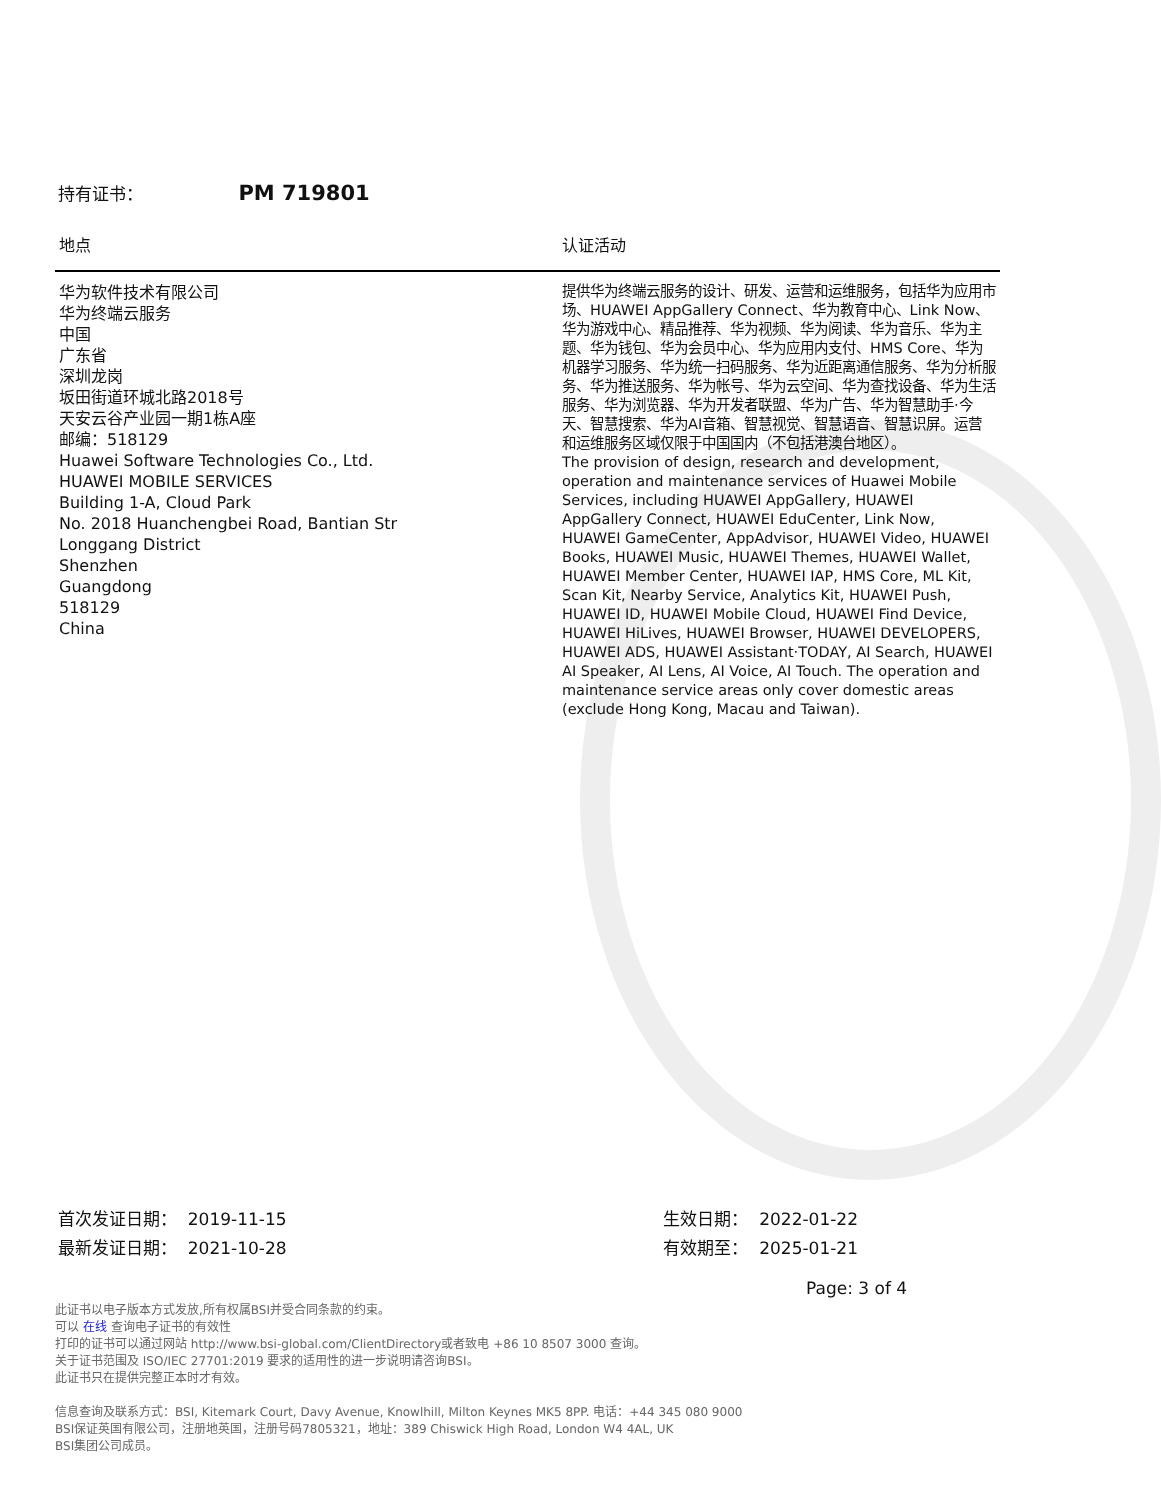持有证书： PM 719801
| 地点 | 认证活动 |
| --- | --- |
| 华为软件技术有限公司 华为终端云服务 中国 广东省 深圳龙岗 坂田街道环城北路2018号 天安云谷产业园一期1栋A座 邮编：518129 Huawei Software Technologies Co., Ltd. HUAWEI MOBILE SERVICES Building 1-A, Cloud Park No. 2018 Huanchengbei Road, Bantian Str Longgang District Shenzhen Guangdong 518129 China | 提供华为终端云服务的设计、研发、运营和运维服务，包括华为应用市场、HUAWEI AppGallery Connect、华为教育中心、Link Now、华为游戏中心、精品推荐、华为视频、华为阅读、华为音乐、华为主题、华为钱包、华为会员中心、华为应用内支付、HMS Core、华为机器学习服务、华为统一扫码服务、华为近距离通信服务、华为分析服务、华为推送服务、华为帐号、华为云空间、华为查找设备、华为生活服务、华为浏览器、华为开发者联盟、华为广告、华为智慧助手·今天、智慧搜索、华为AI音箱、智慧视觉、智慧语音、智慧识屏。运营和运维服务区域仅限于中国国内（不包括港澳台地区）。 The provision of design, research and development, operation and maintenance services of Huawei Mobile Services, including HUAWEI AppGallery, HUAWEI AppGallery Connect, HUAWEI EduCenter, Link Now, HUAWEI GameCenter, AppAdvisor, HUAWEI Video, HUAWEI Books, HUAWEI Music, HUAWEI Themes, HUAWEI Wallet, HUAWEI Member Center, HUAWEI IAP, HMS Core, ML Kit, Scan Kit, Nearby Service, Analytics Kit, HUAWEI Push, HUAWEI ID, HUAWEI Mobile Cloud, HUAWEI Find Device, HUAWEI HiLives, HUAWEI Browser, HUAWEI DEVELOPERS, HUAWEI ADS, HUAWEI Assistant·TODAY, AI Search, HUAWEI AI Speaker, AI Lens, AI Voice, AI Touch. The operation and maintenance service areas only cover domestic areas (exclude Hong Kong, Macau and Taiwan). |
首次发证日期： 2019-11-15
最新发证日期： 2021-10-28
生效日期： 2022-01-22
有效期至： 2025-01-21
Page: 3 of 4
此证书以电子版本方式发放,所有权属BSI并受合同条款的约束。
可以 在线 查询电子证书的有效性
打印的证书可以通过网站 http://www.bsi-global.com/ClientDirectory或者致电 +86 10 8507 3000 查询。
关于证书范围及 ISO/IEC 27701:2019 要求的适用性的进一步说明请咨询BSI。
此证书只在提供完整正本时才有效。
信息查询及联系方式：BSI, Kitemark Court, Davy Avenue, Knowlhill, Milton Keynes MK5 8PP. 电话：+44 345 080 9000
BSI保证英国有限公司，注册地英国，注册号码7805321，地址：389 Chiswick High Road, London W4 4AL, UK
BSI集团公司成员。